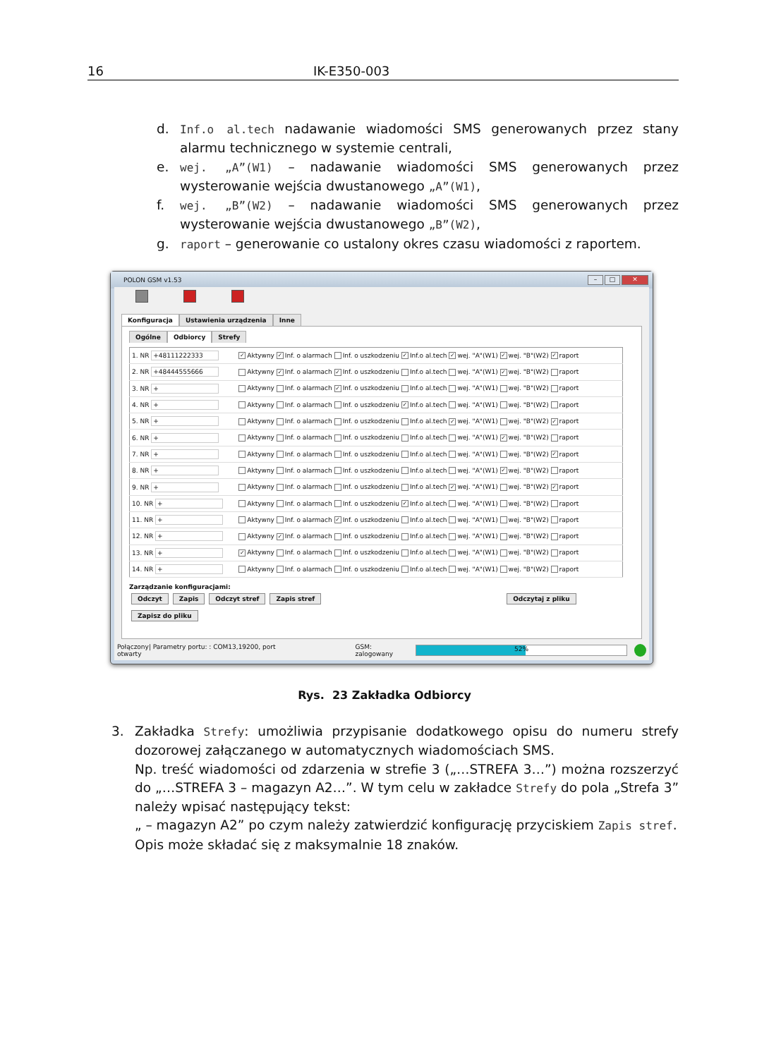16 IK-E350-003
d. Inf.o al.tech nadawanie wiadomości SMS generowanych przez stany alarmu technicznego w systemie centrali,
e. wej. „A”(W1) – nadawanie wiadomości SMS generowanych przez wysterowanie wejścia dwustanowego „A”(W1),
f. wej. „B”(W2) – nadawanie wiadomości SMS generowanych przez wysterowanie wejścia dwustanowego „B”(W2),
g. raport – generowanie co ustalony okres czasu wiadomości z raportem.
POLON GSM v1.53
– □ ✕
Konfiguracja Ustawienia urządzenia Inne
Ogólne Odbiorcy Strefy
| 1. NR +48111222333 | ✓ Aktywny ✓ Inf. o alarmach Inf. o uszkodzeniu ✓ Inf.o al.tech ✓ wej. "A"(W1) ✓ wej. "B"(W2) ✓ raport |
| 2. NR +48444555666 | Aktywny ✓ Inf. o alarmach ✓ Inf. o uszkodzeniu Inf.o al.tech wej. "A"(W1) ✓ wej. "B"(W2) raport |
| 3. NR + | Aktywny Inf. o alarmach ✓ Inf. o uszkodzeniu Inf.o al.tech wej. "A"(W1) wej. "B"(W2) raport |
| 4. NR + | Aktywny Inf. o alarmach Inf. o uszkodzeniu ✓ Inf.o al.tech wej. "A"(W1) wej. "B"(W2) raport |
| 5. NR + | Aktywny Inf. o alarmach Inf. o uszkodzeniu Inf.o al.tech ✓ wej. "A"(W1) wej. "B"(W2) ✓ raport |
| 6. NR + | Aktywny Inf. o alarmach Inf. o uszkodzeniu Inf.o al.tech wej. "A"(W1) ✓ wej. "B"(W2) raport |
| 7. NR + | Aktywny Inf. o alarmach Inf. o uszkodzeniu Inf.o al.tech wej. "A"(W1) wej. "B"(W2) ✓ raport |
| 8. NR + | Aktywny Inf. o alarmach Inf. o uszkodzeniu Inf.o al.tech wej. "A"(W1) ✓ wej. "B"(W2) raport |
| 9. NR + | Aktywny Inf. o alarmach Inf. o uszkodzeniu Inf.o al.tech ✓ wej. "A"(W1) wej. "B"(W2) ✓ raport |
| 10. NR + | Aktywny Inf. o alarmach Inf. o uszkodzeniu ✓ Inf.o al.tech wej. "A"(W1) wej. "B"(W2) raport |
| 11. NR + | Aktywny Inf. o alarmach ✓ Inf. o uszkodzeniu Inf.o al.tech wej. "A"(W1) wej. "B"(W2) raport |
| 12. NR + | Aktywny ✓ Inf. o alarmach Inf. o uszkodzeniu Inf.o al.tech wej. "A"(W1) wej. "B"(W2) raport |
| 13. NR + | ✓ Aktywny Inf. o alarmach Inf. o uszkodzeniu Inf.o al.tech wej. "A"(W1) wej. "B"(W2) raport |
| 14. NR + | Aktywny Inf. o alarmach Inf. o uszkodzeniu Inf.o al.tech wej. "A"(W1) wej. "B"(W2) raport |
Zarządzanie konfiguracjami:
Odczyt Zapis Odczyt stref Zapis stref Odczytaj z pliku Zapisz do pliku
Połączony| Parametry portu: : COM13,19200, port otwarty GSM: zalogowany
52%
Rys. 23 Zakładka Odbiorcy
3. Zakładka Strefy: umożliwia przypisanie dodatkowego opisu do numeru strefy dozorowej załączanego w automatycznych wiadomościach SMS.
Np. treść wiadomości od zdarzenia w strefie 3 („…STREFA 3…”) można rozszerzyć do „…STREFA 3 – magazyn A2…”. W tym celu w zakładce Strefy do pola „Strefa 3” należy wpisać następujący tekst:
„ – magazyn A2” po czym należy zatwierdzić konfigurację przyciskiem Zapis stref.
Opis może składać się z maksymalnie 18 znaków.